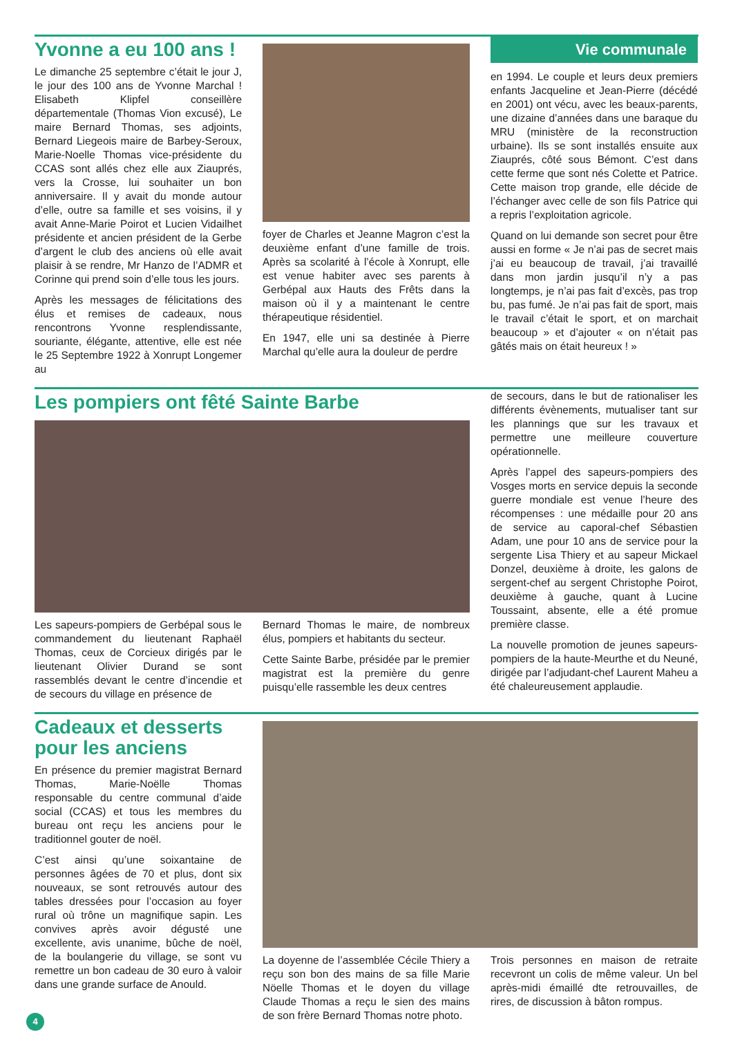Yvonne a eu 100 ans !
Le dimanche 25 septembre c’était le jour J, le jour des 100 ans de Yvonne Marchal ! Elisabeth Klipfel conseillère départementale (Thomas Vion excusé), Le maire Bernard Thomas, ses adjoints, Bernard Liegeois maire de Barbey-Seroux, Marie-Noelle Thomas vice-présidente du CCAS sont allés chez elle aux Ziauprés, vers la Crosse, lui souhaiter un bon anniversaire. Il y avait du monde autour d’elle, outre sa famille et ses voisins, il y avait Anne-Marie Poirot et Lucien Vidailhet présidente et ancien président de la Gerbe d’argent le club des anciens où elle avait plaisir à se rendre, Mr Hanzo de l’ADMR et Corinne qui prend soin d’elle tous les jours.
Après les messages de félicitations des élus et remises de cadeaux, nous rencontrons Yvonne resplendissante, souriante, élégante, attentive, elle est née le 25 Septembre 1922 à Xonrupt Longemer au
foyer de Charles et Jeanne Magron c’est la deuxième enfant d’une famille de trois. Après sa scolarité à l’école à Xonrupt, elle est venue habiter avec ses parents à Gerbépal aux Hauts des Frêts dans la maison où il y a maintenant le centre thérapeutique résidentiel.
En 1947, elle uni sa destinée à Pierre Marchal qu’elle aura la douleur de perdre
Vie communale
en 1994. Le couple et leurs deux premiers enfants Jacqueline et Jean-Pierre (décédé en 2001) ont vécu, avec les beaux-parents, une dizaine d’années dans une baraque du MRU (ministère de la reconstruction urbaine). Ils se sont installés ensuite aux Ziauprés, côté sous Bémont. C’est dans cette ferme que sont nés Colette et Patrice. Cette maison trop grande, elle décide de l’échanger avec celle de son fils Patrice qui a repris l’exploitation agricole.
Quand on lui demande son secret pour être aussi en forme « Je n’ai pas de secret mais j’ai eu beaucoup de travail, j’ai travaillé dans mon jardin jusqu’il n’y a pas longtemps, je n’ai pas fait d’excès, pas trop bu, pas fumé. Je n’ai pas fait de sport, mais le travail c’était le sport, et on marchait beaucoup » et d’ajouter « on n’était pas gâtés mais on était heureux ! »
Les pompiers ont fêté Sainte Barbe
Les sapeurs-pompiers de Gerbépal sous le commandement du lieutenant Raphaël Thomas, ceux de Corcieux dirigés par le lieutenant Olivier Durand se sont rassemblés devant le centre d’incendie et de secours du village en présence de
Bernard Thomas le maire, de nombreux élus, pompiers et habitants du secteur.
Cette Sainte Barbe, présidée par le premier magistrat est la première du genre puisqu’elle rassemble les deux centres
de secours, dans le but de rationaliser les différents évènements, mutualiser tant sur les plannings que sur les travaux et permettre une meilleure couverture opérationnelle.
Après l’appel des sapeurs-pompiers des Vosges morts en service depuis la seconde guerre mondiale est venue l’heure des récompenses : une médaille pour 20 ans de service au caporal-chef Sébastien Adam, une pour 10 ans de service pour la sergente Lisa Thiery et au sapeur Mickael Donzel, deuxième à droite, les galons de sergent-chef au sergent Christophe Poirot, deuxième à gauche, quant à Lucine Toussaint, absente, elle a été promue première classe.
La nouvelle promotion de jeunes sapeurs-pompiers de la haute-Meurthe et du Neuné, dirigée par l’adjudant-chef Laurent Maheu a été chaleureusement applaudie.
Cadeaux et desserts pour les anciens
En présence du premier magistrat Bernard Thomas, Marie-Noëlle Thomas responsable du centre communal d’aide social (CCAS) et tous les membres du bureau ont reçu les anciens pour le traditionnel gouter de noël.
C’est ainsi qu’une soixantaine de personnes âgées de 70 et plus, dont six nouveaux, se sont retrouvés autour des tables dressées pour l’occasion au foyer rural où trône un magnifique sapin. Les convives après avoir dégusté une excellente, avis unanime, bûche de noël, de la boulangerie du village, se sont vu remettre un bon cadeau de 30 euro à valoir dans une grande surface de Anould.
La doyenne de l’assemblée Cécile Thiery a reçu son bon des mains de sa fille Marie Nöelle Thomas et le doyen du village Claude Thomas a reçu le sien des mains de son frère Bernard Thomas notre photo.
Trois personnes en maison de retraite recevront un colis de même valeur. Un bel après-midi émaillé dte retrouvailles, de rires, de discussion à bâton rompus.
4